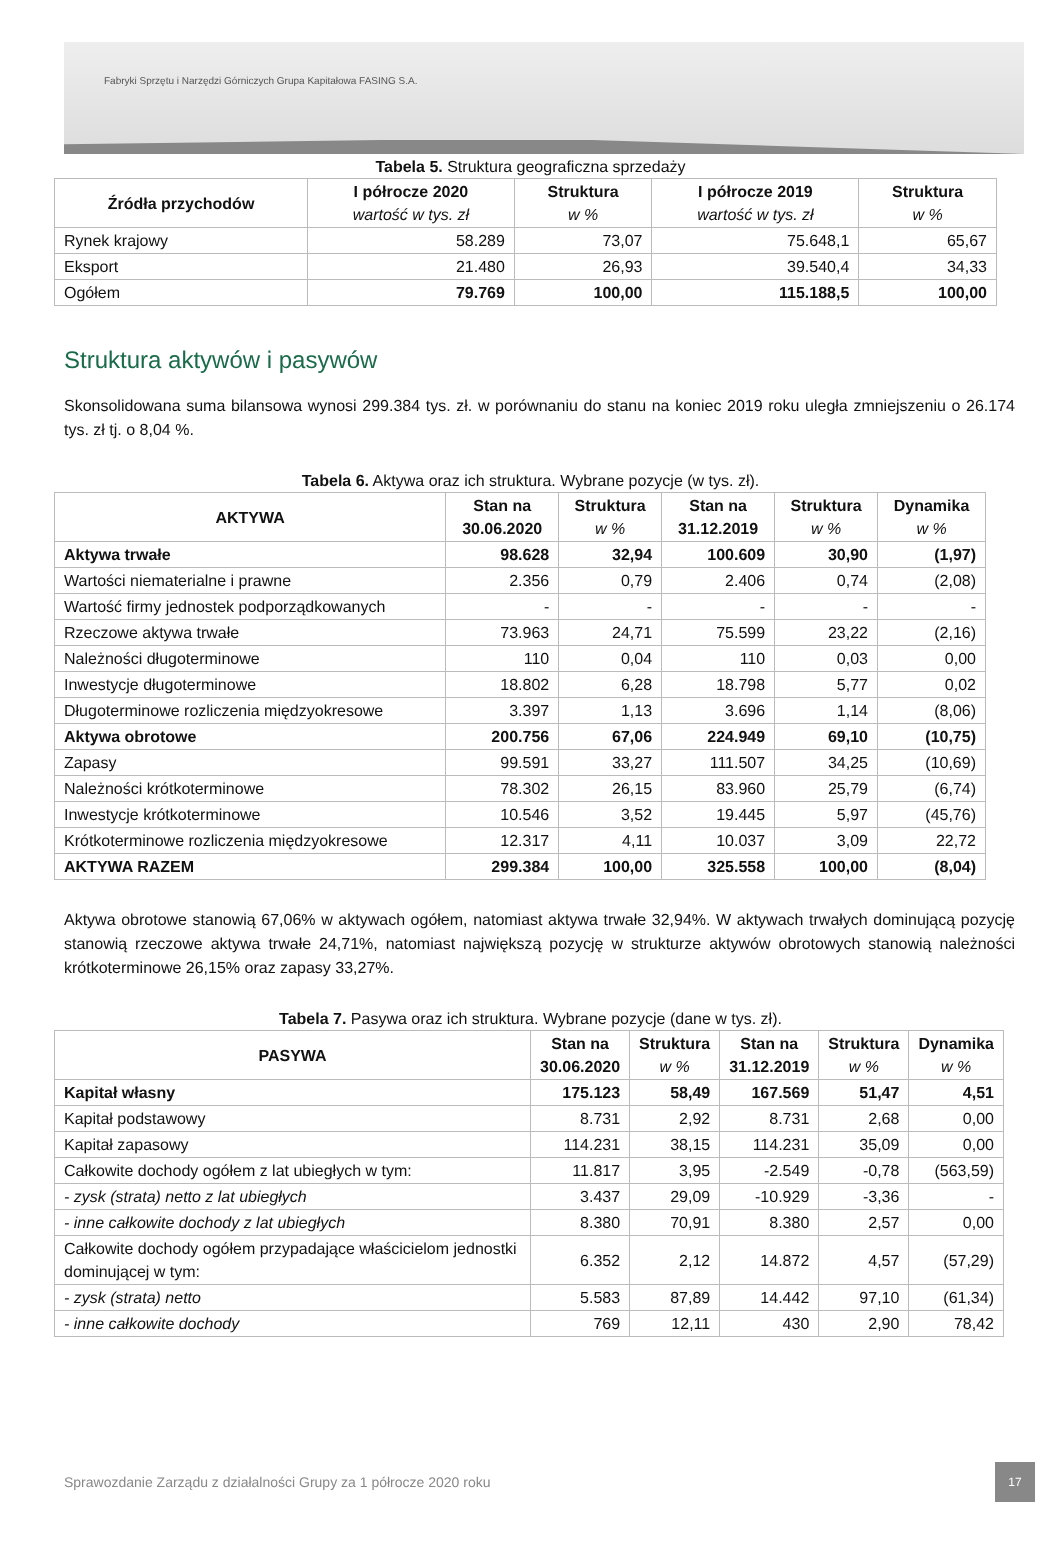Fabryki Sprzętu i Narzędzi Górniczych Grupa Kapitałowa FASING S.A.
Tabela 5. Struktura geograficzna sprzedaży
| Źródła przychodów | I półrocze 2020 wartość w tys. zł | Struktura w % | I półrocze 2019 wartość w tys. zł | Struktura w % |
| --- | --- | --- | --- | --- |
| Rynek krajowy | 58.289 | 73,07 | 75.648,1 | 65,67 |
| Eksport | 21.480 | 26,93 | 39.540,4 | 34,33 |
| Ogółem | 79.769 | 100,00 | 115.188,5 | 100,00 |
Struktura aktywów i pasywów
Skonsolidowana suma bilansowa wynosi 299.384 tys. zł. w porównaniu do stanu na koniec 2019 roku uległa zmniejszeniu o 26.174 tys. zł tj. o 8,04 %.
Tabela 6. Aktywa oraz ich struktura. Wybrane pozycje (w tys. zł).
| AKTYWA | Stan na 30.06.2020 | Struktura w % | Stan na 31.12.2019 | Struktura w % | Dynamika w % |
| --- | --- | --- | --- | --- | --- |
| Aktywa trwałe | 98.628 | 32,94 | 100.609 | 30,90 | (1,97) |
| Wartości niematerialne i prawne | 2.356 | 0,79 | 2.406 | 0,74 | (2,08) |
| Wartość firmy jednostek podporządkowanych | - | - | - | - | - |
| Rzeczowe aktywa trwałe | 73.963 | 24,71 | 75.599 | 23,22 | (2,16) |
| Należności długoterminowe | 110 | 0,04 | 110 | 0,03 | 0,00 |
| Inwestycje długoterminowe | 18.802 | 6,28 | 18.798 | 5,77 | 0,02 |
| Długoterminowe rozliczenia międzyokresowe | 3.397 | 1,13 | 3.696 | 1,14 | (8,06) |
| Aktywa obrotowe | 200.756 | 67,06 | 224.949 | 69,10 | (10,75) |
| Zapasy | 99.591 | 33,27 | 111.507 | 34,25 | (10,69) |
| Należności krótkoterminowe | 78.302 | 26,15 | 83.960 | 25,79 | (6,74) |
| Inwestycje krótkoterminowe | 10.546 | 3,52 | 19.445 | 5,97 | (45,76) |
| Krótkoterminowe rozliczenia międzyokresowe | 12.317 | 4,11 | 10.037 | 3,09 | 22,72 |
| AKTYWA RAZEM | 299.384 | 100,00 | 325.558 | 100,00 | (8,04) |
Aktywa obrotowe stanowią 67,06% w aktywach ogółem, natomiast aktywa trwałe 32,94%. W aktywach trwałych dominującą pozycję stanowią rzeczowe aktywa trwałe 24,71%, natomiast największą pozycję w strukturze aktywów obrotowych stanowią należności krótkoterminowe 26,15% oraz zapasy 33,27%.
Tabela 7. Pasywa oraz ich struktura. Wybrane pozycje (dane w tys. zł).
| PASYWA | Stan na 30.06.2020 | Struktura w % | Stan na 31.12.2019 | Struktura w % | Dynamika w % |
| --- | --- | --- | --- | --- | --- |
| Kapitał własny | 175.123 | 58,49 | 167.569 | 51,47 | 4,51 |
| Kapitał podstawowy | 8.731 | 2,92 | 8.731 | 2,68 | 0,00 |
| Kapitał zapasowy | 114.231 | 38,15 | 114.231 | 35,09 | 0,00 |
| Całkowite dochody ogółem z lat ubiegłych w tym: | 11.817 | 3,95 | -2.549 | -0,78 | (563,59) |
| - zysk (strata) netto z lat ubiegłych | 3.437 | 29,09 | -10.929 | -3,36 | - |
| - inne całkowite dochody z lat ubiegłych | 8.380 | 70,91 | 8.380 | 2,57 | 0,00 |
| Całkowite dochody ogółem przypadające właścicielom jednostki dominującej w tym: | 6.352 | 2,12 | 14.872 | 4,57 | (57,29) |
| - zysk (strata) netto | 5.583 | 87,89 | 14.442 | 97,10 | (61,34) |
| - inne całkowite dochody | 769 | 12,11 | 430 | 2,90 | 78,42 |
Sprawozdanie Zarządu z działalności Grupy za 1 półrocze 2020 roku
17